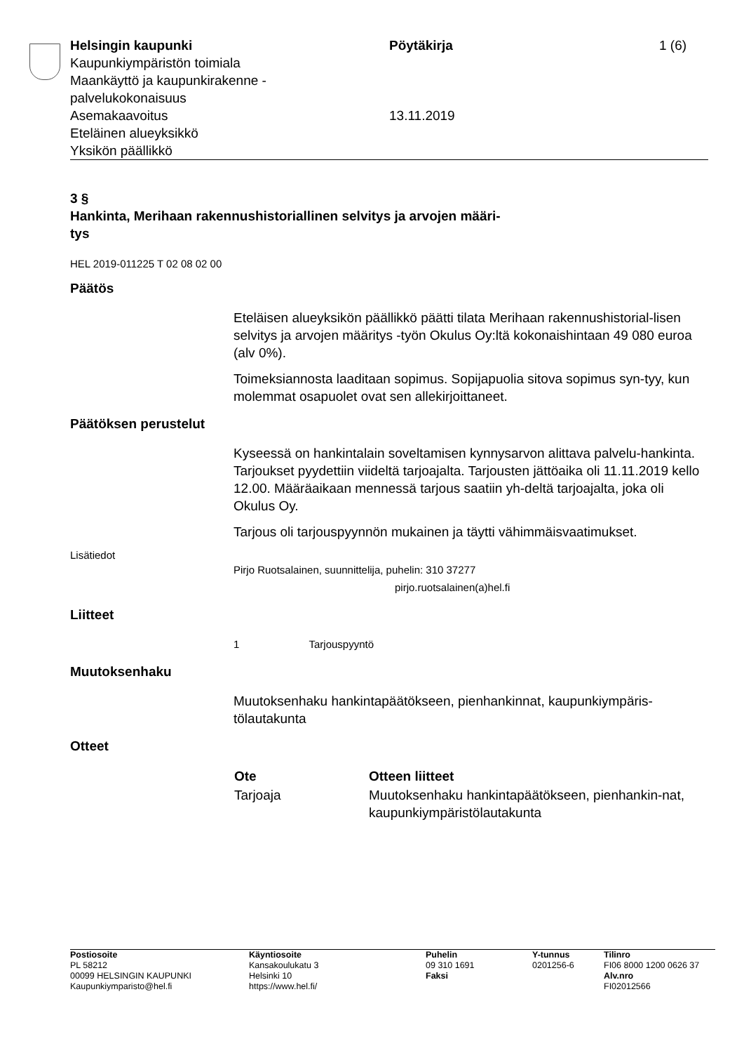Helsingin kaupunki
Kaupunkiympäristön toimiala
Maankäyttö ja kaupunkirakenne -
palvelukokonaisuus
Asemakaavoitus
Eteläinen alueyksikkö
Yksikön päällikkö
Pöytäkirja
13.11.2019
1 (6)
3 §
Hankinta, Merihaan rakennushistoriallinen selvitys ja arvojen määri-
tys
HEL 2019-011225 T 02 08 02 00
Päätös
Eteläisen alueyksikön päällikkö päätti tilata Merihaan rakennushistorial-lisen selvitys ja arvojen määritys -työn Okulus Oy:ltä kokonaishintaan 49 080 euroa (alv 0%).
Toimeksiannosta laaditaan sopimus. Sopijapuolia sitova sopimus syn-tyy, kun molemmat osapuolet ovat sen allekirjoittaneet.
Päätöksen perustelut
Kyseessä on hankintalain soveltamisen kynnysarvon alittava palvelu-hankinta. Tarjoukset pyydettiin viideltä tarjoajalta. Tarjousten jättöaika oli 11.11.2019 kello 12.00. Määräaikaan mennessä tarjous saatiin yh-deltä tarjoajalta, joka oli Okulus Oy.
Tarjous oli tarjouspyynnön mukainen ja täytti vähimmäisvaatimukset.
Lisätiedot
Pirjo Ruotsalainen, suunnittelija, puhelin: 310 37277
pirjo.ruotsalainen(a)hel.fi
Liitteet
1 Tarjouspyyntö
Muutoksenhaku
Muutoksenhaku hankintapäätökseen, pienhankinnat, kaupunkiympäris-tölautakunta
Otteet
| Ote | Otteen liitteet |
| --- | --- |
| Tarjoaja | Muutoksenhaku hankintapäätökseen, pienhankin-nat, kaupunkiympäristölautakunta |
| Postiosoite PL 58212 00099 HELSINGIN KAUPUNKI Kaupunkiymparisto@hel.fi | Käyntiosoite Kansakoulukatu 3 Helsinki 10 https://www.hel.fi/ | Puhelin 09 310 1691 Faksi | Y-tunnus 0201256-6 | Tilinro FI06 8000 1200 0626 37 Alv.nro FI02012566 |